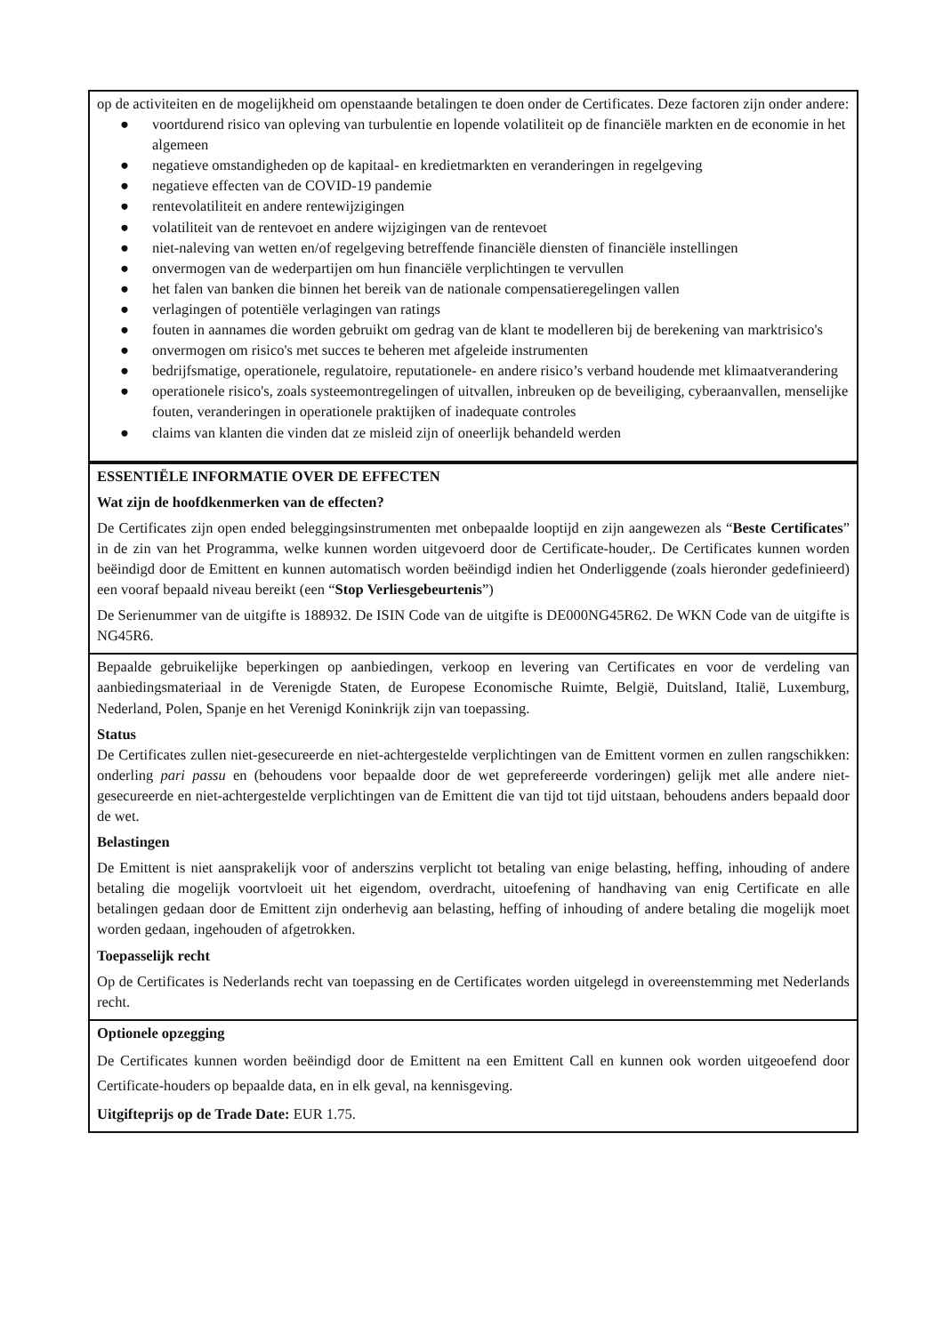op de activiteiten en de mogelijkheid om openstaande betalingen te doen onder de Certificates. Deze factoren zijn onder andere:
● voortdurend risico van opleving van turbulentie en lopende volatiliteit op de financiële markten en de economie in het algemeen
● negatieve omstandigheden op de kapitaal- en kredietmarkten en veranderingen in regelgeving
● negatieve effecten van de COVID-19 pandemie
● rentevolatiliteit en andere rentewijzigingen
● volatiliteit van de rentevoet en andere wijzigingen van de rentevoet
● niet-naleving van wetten en/of regelgeving betreffende financiële diensten of financiële instellingen
● onvermogen van de wederpartijen om hun financiële verplichtingen te vervullen
● het falen van banken die binnen het bereik van de nationale compensatieregelingen vallen
● verlagingen of potentiële verlagingen van ratings
● fouten in aannames die worden gebruikt om gedrag van de klant te modelleren bij de berekening van marktrisico's
● onvermogen om risico's met succes te beheren met afgeleide instrumenten
● bedrijfsmatige, operationele, regulatoire, reputationele- en andere risico’s verband houdende met klimaatverandering
● operationele risico's, zoals systeemontregelingen of uitvallen, inbreuken op de beveiliging, cyberaanvallen, menselijke fouten, veranderingen in operationele praktijken of inadequate controles
● claims van klanten die vinden dat ze misleid zijn of oneerlijk behandeld werden
ESSENTIËLE INFORMATIE OVER DE EFFECTEN
Wat zijn de hoofdkenmerken van de effecten?
De Certificates zijn open ended beleggingsinstrumenten met onbepaalde looptijd en zijn aangewezen als “Beste Certificates” in de zin van het Programma, welke kunnen worden uitgevoerd door de Certificate-houder,. De Certificates kunnen worden beëindigd door de Emittent en kunnen automatisch worden beëindigd indien het Onderliggende (zoals hieronder gedefinieerd) een vooraf bepaald niveau bereikt (een “Stop Verliesgebeurtenis”)
De Serienummer van de uitgifte is 188932. De ISIN Code van de uitgifte is DE000NG45R62. De WKN Code van de uitgifte is NG45R6.
Bepaalde gebruikelijke beperkingen op aanbiedingen, verkoop en levering van Certificates en voor de verdeling van aanbiedingsmateriaal in de Verenigde Staten, de Europese Economische Ruimte, België, Duitsland, Italië, Luxemburg, Nederland, Polen, Spanje en het Verenigd Koninkrijk zijn van toepassing.
Status
De Certificates zullen niet-gesecureerde en niet-achtergestelde verplichtingen van de Emittent vormen en zullen rangschikken: onderling pari passu en (behoudens voor bepaalde door de wet geprefereerde vorderingen) gelijk met alle andere niet-gesecureerde en niet-achtergestelde verplichtingen van de Emittent die van tijd tot tijd uitstaan, behoudens anders bepaald door de wet.
Belastingen
De Emittent is niet aansprakelijk voor of anderszins verplicht tot betaling van enige belasting, heffing, inhouding of andere betaling die mogelijk voortvloeit uit het eigendom, overdracht, uitoefening of handhaving van enig Certificate en alle betalingen gedaan door de Emittent zijn onderhevig aan belasting, heffing of inhouding of andere betaling die mogelijk moet worden gedaan, ingehouden of afgetrokken.
Toepasselijk recht
Op de Certificates is Nederlands recht van toepassing en de Certificates worden uitgelegd in overeenstemming met Nederlands recht.
Optionele opzegging
De Certificates kunnen worden beëindigd door de Emittent na een Emittent Call en kunnen ook worden uitgeoefend door Certificate-houders op bepaalde data, en in elk geval, na kennisgeving.
Uitgifteprijs op de Trade Date: EUR 1.75.